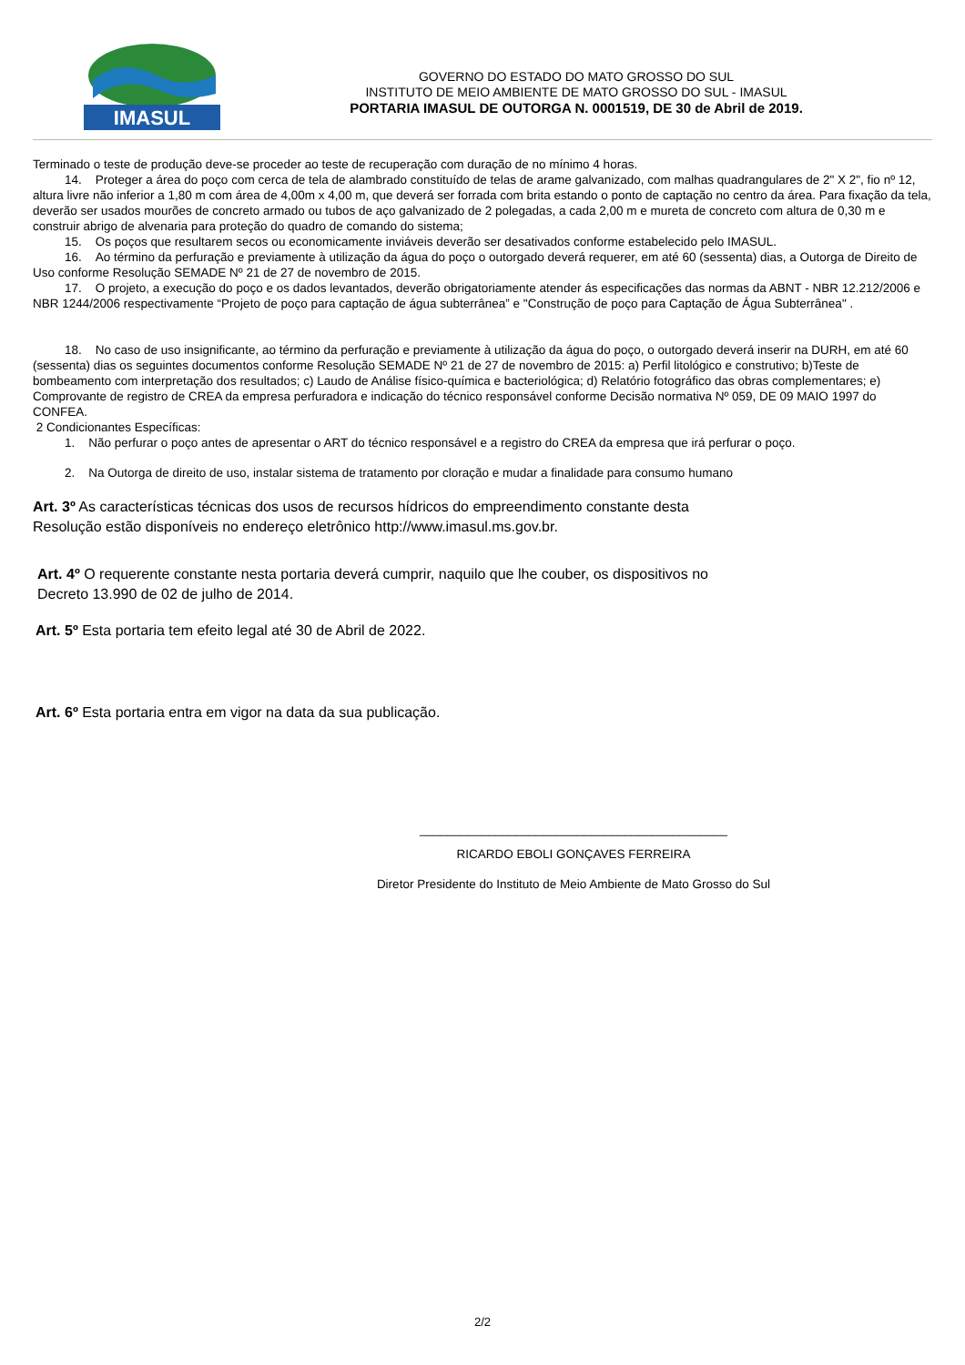IMASUL
GOVERNO DO ESTADO DO MATO GROSSO DO SUL
INSTITUTO DE MEIO AMBIENTE DE MATO GROSSO DO SUL - IMASUL
PORTARIA IMASUL DE OUTORGA N. 0001519, DE 30 de Abril de 2019.
Terminado o teste de produção deve-se proceder ao teste de recuperação com duração de no mínimo 4 horas.
14. Proteger a área do poço com cerca de tela de alambrado constituído de telas de arame galvanizado, com malhas quadrangulares de 2" X 2", fio nº 12, altura livre não inferior a 1,80 m com área de 4,00m x 4,00 m, que deverá ser forrada com brita estando o ponto de captação no centro da área. Para fixação da tela, deverão ser usados mourões de concreto armado ou tubos de aço galvanizado de 2 polegadas, a cada 2,00 m e mureta de concreto com altura de 0,30 m e construir abrigo de alvenaria para proteção do quadro de comando do sistema;
15. Os poços que resultarem secos ou economicamente inviáveis deverão ser desativados conforme estabelecido pelo IMASUL.
16. Ao término da perfuração e previamente à utilização da água do poço o outorgado deverá requerer, em até 60 (sessenta) dias, a Outorga de Direito de Uso conforme Resolução SEMADE Nº 21 de 27 de novembro de 2015.
17. O projeto, a execução do poço e os dados levantados, deverão obrigatoriamente atender ás especificações das normas da ABNT - NBR 12.212/2006 e NBR 1244/2006 respectivamente “Projeto de poço para captação de água subterrânea” e "Construção de poço para Captação de Água Subterrânea" .
18. No caso de uso insignificante, ao término da perfuração e previamente à utilização da água do poço, o outorgado deverá inserir na DURH, em até 60 (sessenta) dias os seguintes documentos conforme Resolução SEMADE Nº 21 de 27 de novembro de 2015: a) Perfil litológico e construtivo; b)Teste de bombeamento com interpretação dos resultados; c) Laudo de Análise físico-química e bacteriológica; d) Relatório fotográfico das obras complementares; e) Comprovante de registro de CREA da empresa perfuradora e indicação do técnico responsável conforme Decisão normativa Nº 059, DE 09 MAIO 1997 do CONFEA.
2 Condicionantes Específicas:
1. Não perfurar o poço antes de apresentar o ART do técnico responsável e a registro do CREA da empresa que irá perfurar o poço.
2. Na Outorga de direito de uso, instalar sistema de tratamento por cloração e mudar a finalidade para consumo humano
Art. 3º As características técnicas dos usos de recursos hídricos do empreendimento constante desta
Resolução estão disponíveis no endereço eletrônico http://www.imasul.ms.gov.br.
Art. 4º O requerente constante nesta portaria deverá cumprir, naquilo que lhe couber, os dispositivos no
Decreto 13.990 de 02 de julho de 2014.
Art. 5º Esta portaria tem efeito legal até 30 de Abril de 2022.
Art. 6º Esta portaria entra em vigor na data da sua publicação.
_____________________________________________
RICARDO EBOLI GONÇAVES FERREIRA
Diretor Presidente do Instituto de Meio Ambiente de Mato Grosso do Sul
2/2